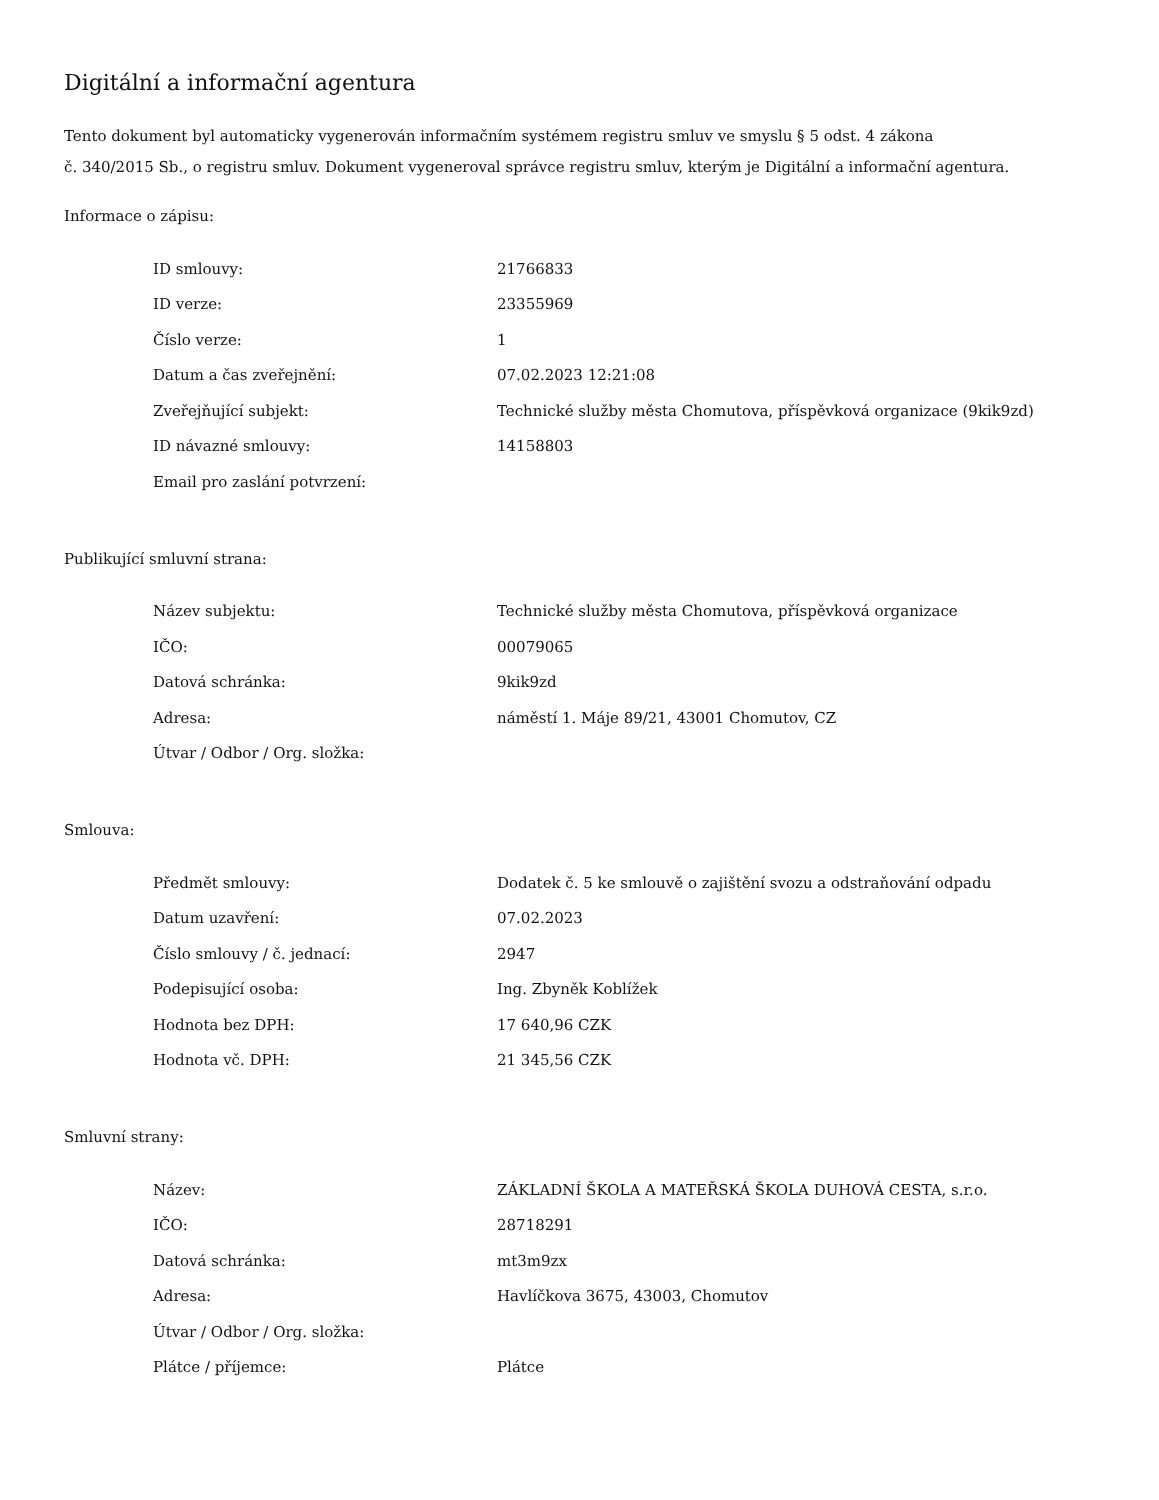Digitální a informační agentura
Tento dokument byl automaticky vygenerován informačním systémem registru smluv ve smyslu § 5 odst. 4 zákona
č. 340/2015 Sb., o registru smluv. Dokument vygeneroval správce registru smluv, kterým je Digitální a informační agentura.
Informace o zápisu:
| ID smlouvy: | 21766833 |
| ID verze: | 23355969 |
| Číslo verze: | 1 |
| Datum a čas zveřejnění: | 07.02.2023 12:21:08 |
| Zveřejňující subjekt: | Technické služby města Chomutova, příspěvková organizace (9kik9zd) |
| ID návazné smlouvy: | 14158803 |
| Email pro zaslání potvrzení: | |
Publikující smluvní strana:
| Název subjektu: | Technické služby města Chomutova, příspěvková organizace |
| IČO: | 00079065 |
| Datová schránka: | 9kik9zd |
| Adresa: | náměstí 1. Máje 89/21, 43001 Chomutov, CZ |
| Útvar / Odbor / Org. složka: | |
Smlouva:
| Předmět smlouvy: | Dodatek č. 5 ke smlouvě o zajištění svozu a odstraňování odpadu |
| Datum uzavření: | 07.02.2023 |
| Číslo smlouvy / č. jednací: | 2947 |
| Podepisující osoba: | Ing. Zbyněk Koblížek |
| Hodnota bez DPH: | 17 640,96 CZK |
| Hodnota vč. DPH: | 21 345,56 CZK |
Smluvní strany:
| Název: | ZÁKLADNÍ ŠKOLA A MATEŘSKÁ ŠKOLA DUHOVÁ CESTA, s.r.o. |
| IČO: | 28718291 |
| Datová schránka: | mt3m9zx |
| Adresa: | Havlíčkova 3675, 43003, Chomutov |
| Útvar / Odbor / Org. složka: | |
| Plátce / příjemce: | Plátce |